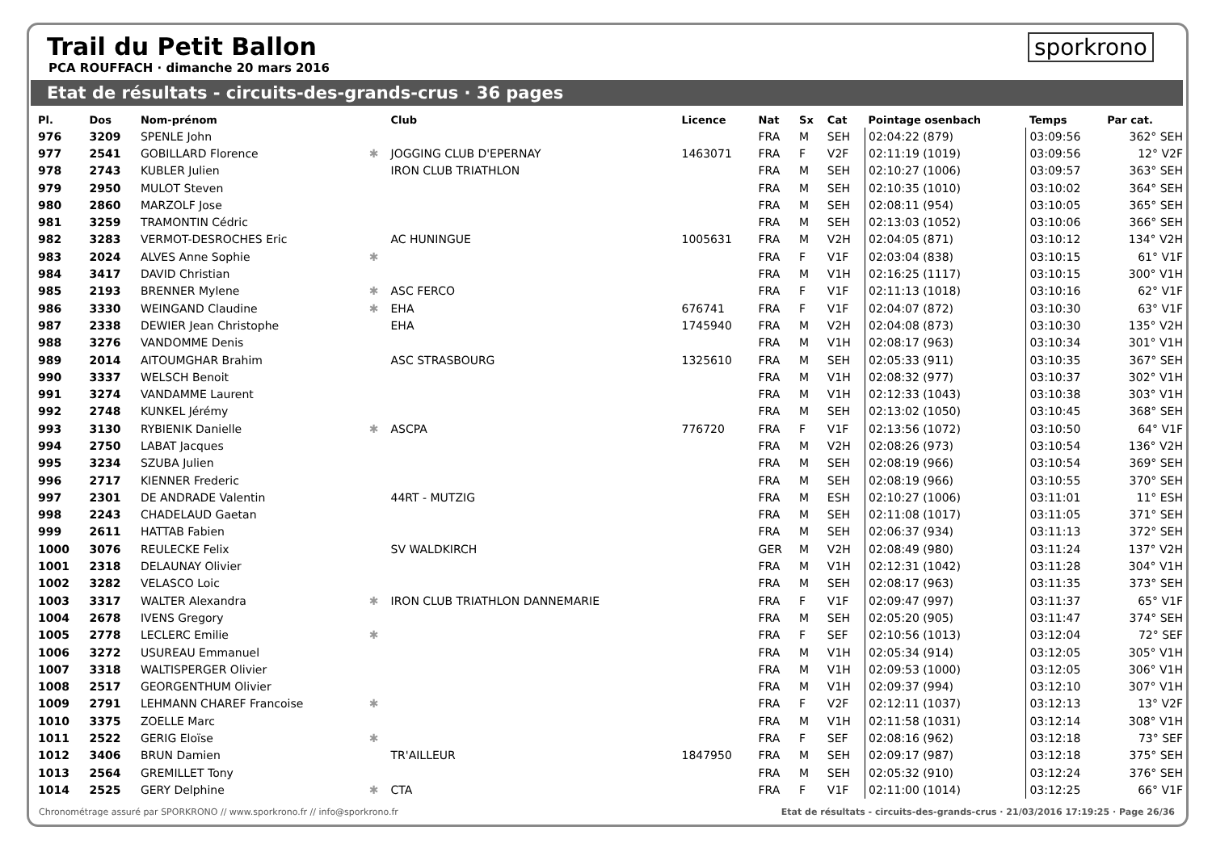sporkrono
Trail du Petit Ballon
PCA ROUFFACH · dimanche 20 mars 2016
Etat de résultats - circuits-des-grands-crus · 36 pages
| Pl. | Dos | Nom-prénom | | Club | Licence | Nat | Sx | Cat | Pointage osenbach | Temps | Par cat. |
| --- | --- | --- | --- | --- | --- | --- | --- | --- | --- | --- | --- |
| 976 | 3209 | SPENLE John | | | | FRA | M | SEH | 02:04:22 (879) | 03:09:56 | 362° SEH |
| 977 | 2541 | GOBILLARD Florence | ✱ | JOGGING CLUB D'EPERNAY | 1463071 | FRA | F | V2F | 02:11:19 (1019) | 03:09:56 | 12° V2F |
| 978 | 2743 | KUBLER Julien | | IRON CLUB TRIATHLON | | FRA | M | SEH | 02:10:27 (1006) | 03:09:57 | 363° SEH |
| 979 | 2950 | MULOT Steven | | | | FRA | M | SEH | 02:10:35 (1010) | 03:10:02 | 364° SEH |
| 980 | 2860 | MARZOLF Jose | | | | FRA | M | SEH | 02:08:11 (954) | 03:10:05 | 365° SEH |
| 981 | 3259 | TRAMONTIN Cédric | | | | FRA | M | SEH | 02:13:03 (1052) | 03:10:06 | 366° SEH |
| 982 | 3283 | VERMOT-DESROCHES Eric | | AC HUNINGUE | 1005631 | FRA | M | V2H | 02:04:05 (871) | 03:10:12 | 134° V2H |
| 983 | 2024 | ALVES Anne Sophie | ✱ | | | FRA | F | V1F | 02:03:04 (838) | 03:10:15 | 61° V1F |
| 984 | 3417 | DAVID Christian | | | | FRA | M | V1H | 02:16:25 (1117) | 03:10:15 | 300° V1H |
| 985 | 2193 | BRENNER Mylene | ✱ | ASC FERCO | | FRA | F | V1F | 02:11:13 (1018) | 03:10:16 | 62° V1F |
| 986 | 3330 | WEINGAND Claudine | ✱ | EHA | 676741 | FRA | F | V1F | 02:04:07 (872) | 03:10:30 | 63° V1F |
| 987 | 2338 | DEWIER Jean Christophe | | EHA | 1745940 | FRA | M | V2H | 02:04:08 (873) | 03:10:30 | 135° V2H |
| 988 | 3276 | VANDOMME Denis | | | | FRA | M | V1H | 02:08:17 (963) | 03:10:34 | 301° V1H |
| 989 | 2014 | AITOUMGHAR Brahim | | ASC STRASBOURG | 1325610 | FRA | M | SEH | 02:05:33 (911) | 03:10:35 | 367° SEH |
| 990 | 3337 | WELSCH Benoit | | | | FRA | M | V1H | 02:08:32 (977) | 03:10:37 | 302° V1H |
| 991 | 3274 | VANDAMME Laurent | | | | FRA | M | V1H | 02:12:33 (1043) | 03:10:38 | 303° V1H |
| 992 | 2748 | KUNKEL Jérémy | | | | FRA | M | SEH | 02:13:02 (1050) | 03:10:45 | 368° SEH |
| 993 | 3130 | RYBIENIK Danielle | ✱ | ASCPA | 776720 | FRA | F | V1F | 02:13:56 (1072) | 03:10:50 | 64° V1F |
| 994 | 2750 | LABAT Jacques | | | | FRA | M | V2H | 02:08:26 (973) | 03:10:54 | 136° V2H |
| 995 | 3234 | SZUBA Julien | | | | FRA | M | SEH | 02:08:19 (966) | 03:10:54 | 369° SEH |
| 996 | 2717 | KIENNER Frederic | | | | FRA | M | SEH | 02:08:19 (966) | 03:10:55 | 370° SEH |
| 997 | 2301 | DE ANDRADE Valentin | | 44RT - MUTZIG | | FRA | M | ESH | 02:10:27 (1006) | 03:11:01 | 11° ESH |
| 998 | 2243 | CHADELAUD Gaetan | | | | FRA | M | SEH | 02:11:08 (1017) | 03:11:05 | 371° SEH |
| 999 | 2611 | HATTAB Fabien | | | | FRA | M | SEH | 02:06:37 (934) | 03:11:13 | 372° SEH |
| 1000 | 3076 | REULECKE Felix | | SV WALDKIRCH | | GER | M | V2H | 02:08:49 (980) | 03:11:24 | 137° V2H |
| 1001 | 2318 | DELAUNAY Olivier | | | | FRA | M | V1H | 02:12:31 (1042) | 03:11:28 | 304° V1H |
| 1002 | 3282 | VELASCO Loic | | | | FRA | M | SEH | 02:08:17 (963) | 03:11:35 | 373° SEH |
| 1003 | 3317 | WALTER Alexandra | ✱ | IRON CLUB TRIATHLON DANNEMARIE | | FRA | F | V1F | 02:09:47 (997) | 03:11:37 | 65° V1F |
| 1004 | 2678 | IVENS Gregory | | | | FRA | M | SEH | 02:05:20 (905) | 03:11:47 | 374° SEH |
| 1005 | 2778 | LECLERC Emilie | ✱ | | | FRA | F | SEF | 02:10:56 (1013) | 03:12:04 | 72° SEF |
| 1006 | 3272 | USUREAU Emmanuel | | | | FRA | M | V1H | 02:05:34 (914) | 03:12:05 | 305° V1H |
| 1007 | 3318 | WALTISPERGER Olivier | | | | FRA | M | V1H | 02:09:53 (1000) | 03:12:05 | 306° V1H |
| 1008 | 2517 | GEORGENTHUM Olivier | | | | FRA | M | V1H | 02:09:37 (994) | 03:12:10 | 307° V1H |
| 1009 | 2791 | LEHMANN CHAREF Francoise | ✱ | | | FRA | F | V2F | 02:12:11 (1037) | 03:12:13 | 13° V2F |
| 1010 | 3375 | ZOELLE Marc | | | | FRA | M | V1H | 02:11:58 (1031) | 03:12:14 | 308° V1H |
| 1011 | 2522 | GERIG Eloïse | ✱ | | | FRA | F | SEF | 02:08:16 (962) | 03:12:18 | 73° SEF |
| 1012 | 3406 | BRUN Damien | | TR'AILLEUR | 1847950 | FRA | M | SEH | 02:09:17 (987) | 03:12:18 | 375° SEH |
| 1013 | 2564 | GREMILLET Tony | | | | FRA | M | SEH | 02:05:32 (910) | 03:12:24 | 376° SEH |
| 1014 | 2525 | GERY Delphine | ✱ | CTA | | FRA | F | V1F | 02:11:00 (1014) | 03:12:25 | 66° V1F |
Chronométrage assuré par SPORKRONO // www.sporkrono.fr // info@sporkrono.fr Etat de résultats - circuits-des-grands-crus · 21/03/2016 17:19:25 · Page 26/36